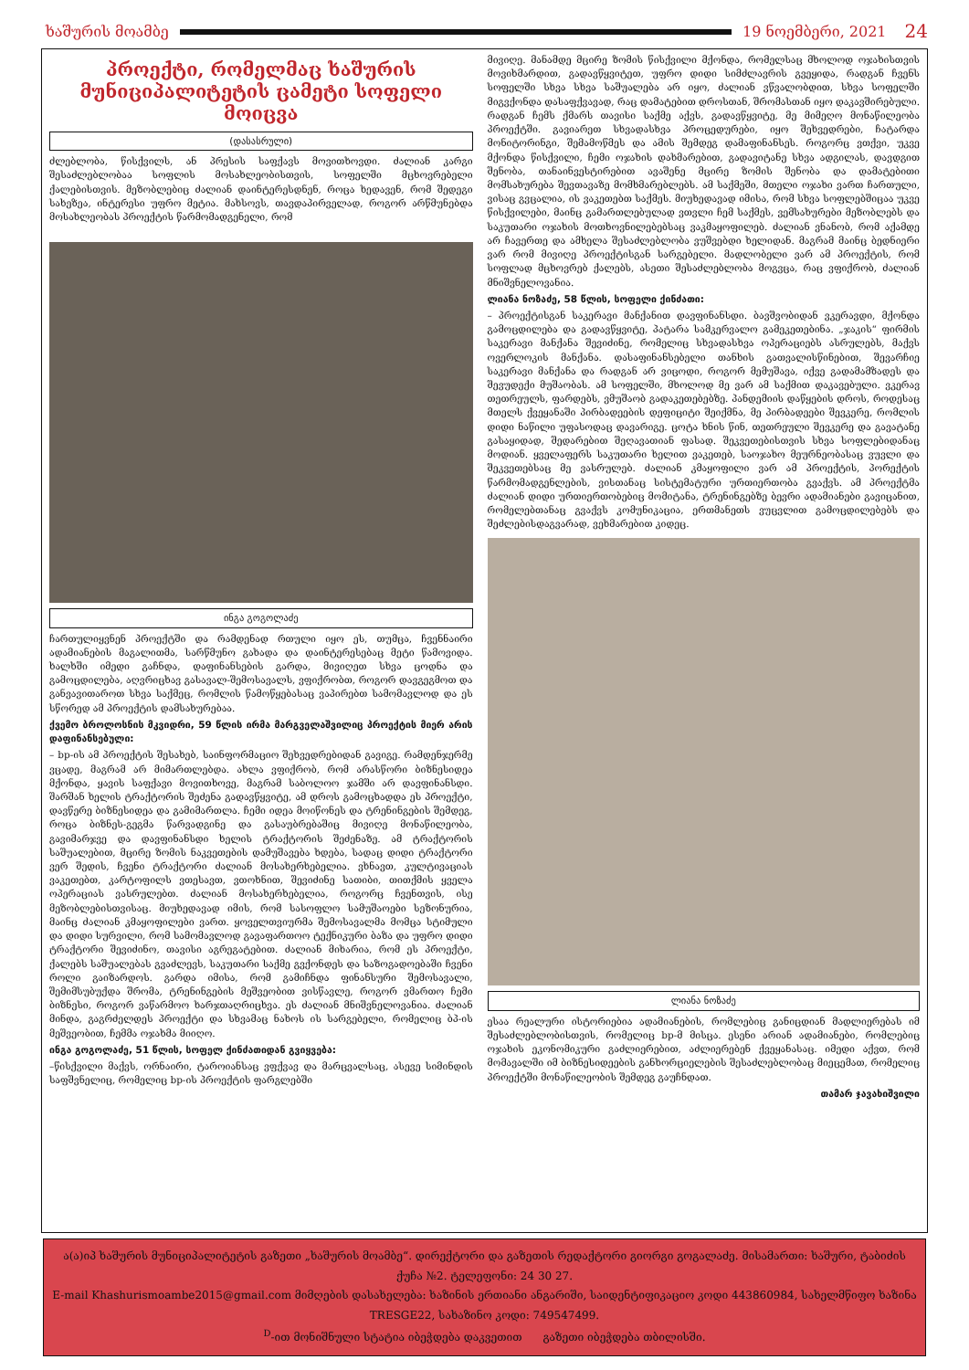ხაშურის მოამბე 19 ნოემბერი, 2021 24
პროექტი, რომელმაც ხაშურის მუნიციპალიტეტის ცამეტი სოფელი მოიცვა
(დასასრული)
ძლებლობა, წისქვილს, ან პრესის საფქავს მოვითხოვდი. ძალიან კარგი შესაძლებლობაა სოფლის მოსახლეობისთვის, სოფელში მცხოვრებელი ქალებისთვის. მეზობლებიც ძალიან დაინტერესდნენ, როცა ხედავენ, რომ შედეგი სახეზეა, ინტერესი უფრო მეტია. მახსოვს, თავდაპირველად, როგორ არწმუნებდა მოსახლეობას პროექტის წარმომადგენელი, რომ
ინგა გოგოლაძე
ჩართულიყვნენ პროექტში და რამდენად რთული იყო ეს, თუმცა, ჩვენნაირი ადამიანების მაგალითმა, სარწმუნო გახადა და დაინტერესებაც მეტი წამოვიდა. ხალხში იმედი გაჩნდა, დაფინანსების გარდა, მივიღეთ სხვა ცოდნა და გამოცდილება, აღვრიცხავ გასავალ-შემოსავალს, ვფიქრობთ, როგორ დავგეგმოთ და განვავითაროთ სხვა საქმეც, რომლის წამოწყებასაც ვაპირებთ სამომავლოდ და ეს სწორედ ამ პროექტის დამსახურებაა.
ქვემო ბროლოსნის მკვიდრი, 59 წლის ირმა მარგველაშვილიც პროექტის მიერ არის დაფინანსებული:
– bp-ის ამ პროექტის შესახებ, საინფორმაციო შეხვედრებიდან გავიგე. რამდენჯერმე ვცადე, მაგრამ არ მიმართლებდა. ახლა ვფიქრობ, რომ არასწორი ბიზნესიდეა მქონდა, ყავის საფქავი მოვითხოვე, მაგრამ საბოლოო ჯამში არ დავფინანსდი. შარშან ხელის ტრაქტორის შეძენა გადავწყვიტე, ამ დროს გამოცხადდა ეს პროექტი, დავწერე ბიზნესიდეა და გამიმართლა. ჩემი იდეა მოიწონეს და ტრენინგების შემდეგ, როცა ბიზნეს-გეგმა წარვადგინე და გასაუბრებაშიც მივიღე მონაწილეობა, გავიმარჯვე და დავფინანსდი ხელის ტრაქტორის შეძენაზე. ამ ტრაქტორის საშუალებით, მცირე ზომის ნაკვეთების დამუშავება ხდება, სადაც დიდი ტრაქტორი ვერ შედის, ჩვენი ტრაქტორი ძალიან მოსახერხებელია. ვხნავთ, კულტივაციას ვაკეთებთ, კარტოფილს ვთესავთ, ვთოხნით, შევიძინე სათიბი, თითქმის ყველა ოპერაციას ვასრულებთ. ძალიან მოსახერხებელია, როგორც ჩვენთვის, ისე მეზობლებისთვისაც. მიუხედავად იმის, რომ სასოფლო სამუშაოები სეზონურია, მაინც ძალიან კმაყოფილები ვართ. ყოველთვიურმა შემოსავალმა მომცა სტიმული და დიდი სურვილი, რომ სამომავლოდ გავაფართოო ტექნიკური ბაზა და უფრო დიდი ტრაქტორი შევიძინო, თავისი აგრეგატებით. ძალიან მიხარია, რომ ეს პროექტი, ქალებს საშუალებას გვაძლევს, საკუთარი საქმე გვქონდეს და საზოგადოებაში ჩვენი როლი გაიზარდოს. გარდა იმისა, რომ გამიჩნდა ფინანსური შემოსავალი, შემიმსუბუქდა შრომა, ტრენინგების მეშვეობით ვისწავლე, როგორ ვმართო ჩემი ბიზნესი, როგორ ვაწარმოო ხარჯთაღრიცხვა. ეს ძალიან მნიშვნელოვანია. ძალიან მინდა, გაგრძელდეს პროექტი და სხვამაც ნახოს ის სარგებელი, რომელიც ბპ-ის მეშვეობით, ჩემმა ოჯახმა მიიღო.
ინგა გოგოლაძე, 51 წლის, სოფელ ქინძათიდან გვიყვება:
–წისქვილი მაქვს, ორნაირი, ტაროიანსაც ვფქვავ და მარცვალსაც, ასევე სიმინდის საფშვნელიც, რომელიც bp-ის პროექტის ფარგლებში
მივიღე. მანამდე მცირე ზომის წისქვილი მქონდა, რომელსაც მხოლოდ ოჯახისთვის მოვიხმარდით, გადავწყვიტეთ, უფრო დიდი სიმძლავრის გვეყიდა, რადგან ჩვენს სოფელში სხვა სხვა საშუალება არ იყო, ძალიან ვწვალობდით, სხვა სოფელში მიგვქონდა დასაფქვავად, რაც დამატებით დროსთან, შრომასთან იყო დაკავშირებული. რადგან ჩემს ქმარს თავისი საქმე აქვს, გადავწყვიტე, მე მიმეღო მონაწილეობა პროექტში. გავიარეთ სხვადასხვა პროცედურები, იყო შეხვედრები, ჩატარდა მონიტორინგი, შემამოწმეს და ამის შემდეგ დამაფინანსეს. როგორც ვთქვი, უკვე მქონდა წისქვილი, ჩემი ოჯახის დახმარებით, გადავიტანე სხვა ადგილას, დავდგით შენობა, თანაინვესტირებით ავაშენე მცირე ზომის შენობა და დამატებითი მომსახურება შევთავაზე მომხმარებლებს. ამ საქმეში, მთელი ოჯახი ვართ ჩართული, ვისაც გვცალია, ის ვაკეთებთ საქმეს. მიუხედავად იმისა, რომ სხვა სოფლებშიცაა უკვე წისქვილები, მაინც გამართლებულად ვთვლი ჩემ საქმეს, ვემსახურები მეზობლებს და საკუთარი ოჯახის მოთხოვნილებებსაც ვაკმაყოფილებ. ძალიან ვნანობ, რომ აქამდე არ ჩავერთე და ამხელა შესაძლებლობა ვუშვებდი ხელიდან. მაგრამ მაინც ბედნიერი ვარ რომ მივიღე პროექტისგან სარგებელი. მადლობელი ვარ ამ პროექტის, რომ სოფლად მცხოვრებ ქალებს, ასეთი შესაძლებლობა მოგვცა, რაც ვფიქრობ, ძალიან მნიშვნელოვანია.
ლიანა ნოზაძე, 58 წლის, სოფელი ქინძათი:
– პროექტისგან საკერავი მანქანით დავფინანსდი. ბავშვობიდან ვკერავდი, მქონდა გამოცდილება და გადავწყვიტე, პატარა სამკერვალო გამეკეთებინა. „ჯაკის“ ფირმის საკერავი მანქანა შევიძინე, რომელიც სხვადასხვა ოპერაციებს ასრულებს, მაქვს ოვერლოკის მანქანა. დასაფინანსებელი თანხის გათვალისწინებით, შევარჩიე საკერავი მანქანა და რადგან არ ვიცოდი, როგორ მემუშავა, იქვე გადამამზადეს და შევუდექი მუშაობას. ამ სოფელში, მხოლოდ მე ვარ ამ საქმით დაკავებული. ვკერავ თეთრეულს, ფარდებს, ვმუშაობ გადაკეთებებზე. პანდემიის დაწყების დროს, როდესაც მთელს ქვეყანაში პირბადეების დეფიციტი შეიქმნა, მე პირბადეები შევკერე, რომლის დიდი ნაწილი უფასოდაც დავარიგე. ცოტა ხნის წინ, თეთრეული შევკერე და გავატანე გასაყიდად, შედარებით შეღავათიან ფასად. შეკვეთებისთვის სხვა სოფლებიდანაც მოდიან. ყველაფერს საკუთარი ხელით ვაკეთებ, საოჯახო მეურნეობასაც ვუვლი და შეკვეთებსაც მე ვასრულებ. ძალიან კმაყოფილი ვარ ამ პროექტის, პორექტის წარმომადგენლების, ვისთანაც სისტემატური ურთიერთობა გვაქვს. ამ პროექტმა ძალიან დიდი ურთიერთობებიც მომიტანა, ტრენინგებზე ბევრი ადამიანები გავიცანით, რომელებთანაც გვაქვს კომუნიკაცია, ერთმანეთს ვუცვლით გამოცდილებებს და შეძლებისდაგვარად, ვეხმარებით კიდეც.
ლიანა ნოზაძე
ესაა რეალური ისტორიებია ადამიანების, რომლებიც განიცდიან მადლიერებას იმ შესაძლებლობისთვის, რომელიც bp-მ მისცა. ესენი არიან ადამიანები, რომლებიც ოჯახის ეკონომიკური გაძლიერებით, აძლიერებენ ქვეყანასაც. იმედი აქვთ, რომ მომავალში იმ ბიზნესიდეების განხორციელების შესაძლებლობაც მიეცემათ, რომელიც პროექტში მონაწილეობის შემდეგ გაუჩნდათ.
თამარ ჯავახიშვილი
ა(ა)იპ ხაშურის მუნიციპალიტეტის გაზეთი „ხაშურის მოამბე“. დირექტორი და გაზეთის რედაქტორი გიორგი გოგალაძე. მისამართი: ხაშური, ტაბიძის ქუჩა №2. ტელეფონი: 24 30 27.
E-mail Khashurismoambe2015@gmail.com მიმღების დასახელება: ხაზინის ერთიანი ანგარიში, საიდენტიფიკაციო კოდი 443860984, სახელმწიფო ხაზინა TRESGE22, სახაზინო კოდი: 749547499.
<sup>D</sup>-ით მონიშნული სტატია იბეჭდება დაკვეთით გაზეთი იბეჭდება თბილისში.